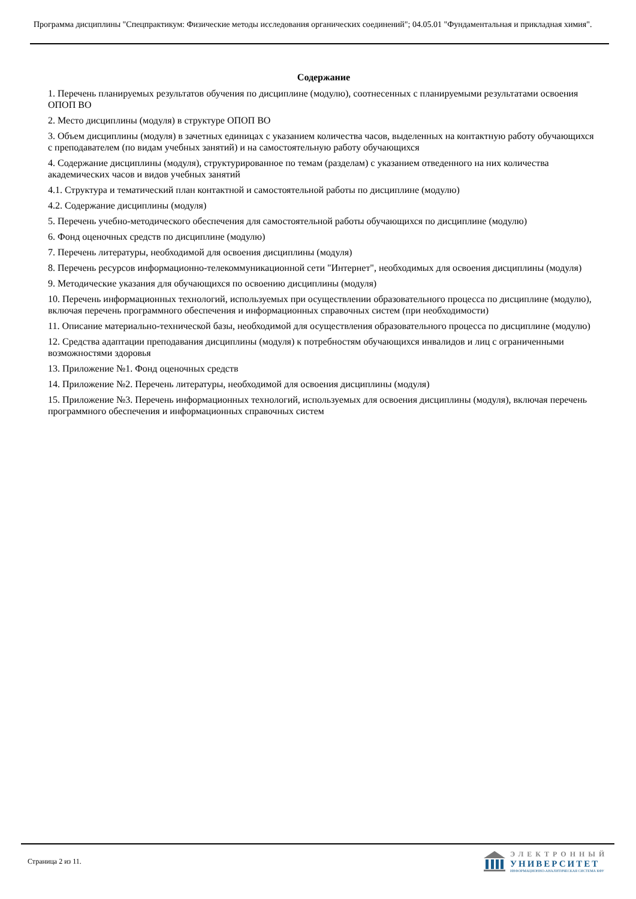Программа дисциплины "Спецпрактикум: Физические методы исследования органических соединений"; 04.05.01 "Фундаментальная и прикладная химия".
Содержание
1. Перечень планируемых результатов обучения по дисциплине (модулю), соотнесенных с планируемыми результатами освоения ОПОП ВО
2. Место дисциплины (модуля) в структуре ОПОП ВО
3. Объем дисциплины (модуля) в зачетных единицах с указанием количества часов, выделенных на контактную работу обучающихся с преподавателем (по видам учебных занятий) и на самостоятельную работу обучающихся
4. Содержание дисциплины (модуля), структурированное по темам (разделам) с указанием отведенного на них количества академических часов и видов учебных занятий
4.1. Структура и тематический план контактной и самостоятельной работы по дисциплине (модулю)
4.2. Содержание дисциплины (модуля)
5. Перечень учебно-методического обеспечения для самостоятельной работы обучающихся по дисциплине (модулю)
6. Фонд оценочных средств по дисциплине (модулю)
7. Перечень литературы, необходимой для освоения дисциплины (модуля)
8. Перечень ресурсов информационно-телекоммуникационной сети "Интернет", необходимых для освоения дисциплины (модуля)
9. Методические указания для обучающихся по освоению дисциплины (модуля)
10. Перечень информационных технологий, используемых при осуществлении образовательного процесса по дисциплине (модулю), включая перечень программного обеспечения и информационных справочных систем (при необходимости)
11. Описание материально-технической базы, необходимой для осуществления образовательного процесса по дисциплине (модулю)
12. Средства адаптации преподавания дисциплины (модуля) к потребностям обучающихся инвалидов и лиц с ограниченными возможностями здоровья
13. Приложение №1. Фонд оценочных средств
14. Приложение №2. Перечень литературы, необходимой для освоения дисциплины (модуля)
15. Приложение №3. Перечень информационных технологий, используемых для освоения дисциплины (модуля), включая перечень программного обеспечения и информационных справочных систем
Страница 2 из 11.
ЭЛЕКТРОННЫЙ
УНИВЕРСИТЕТ
ИНФОРМАЦИОННО-АНАЛИТИЧЕСКАЯ СИСТЕМА КФУ